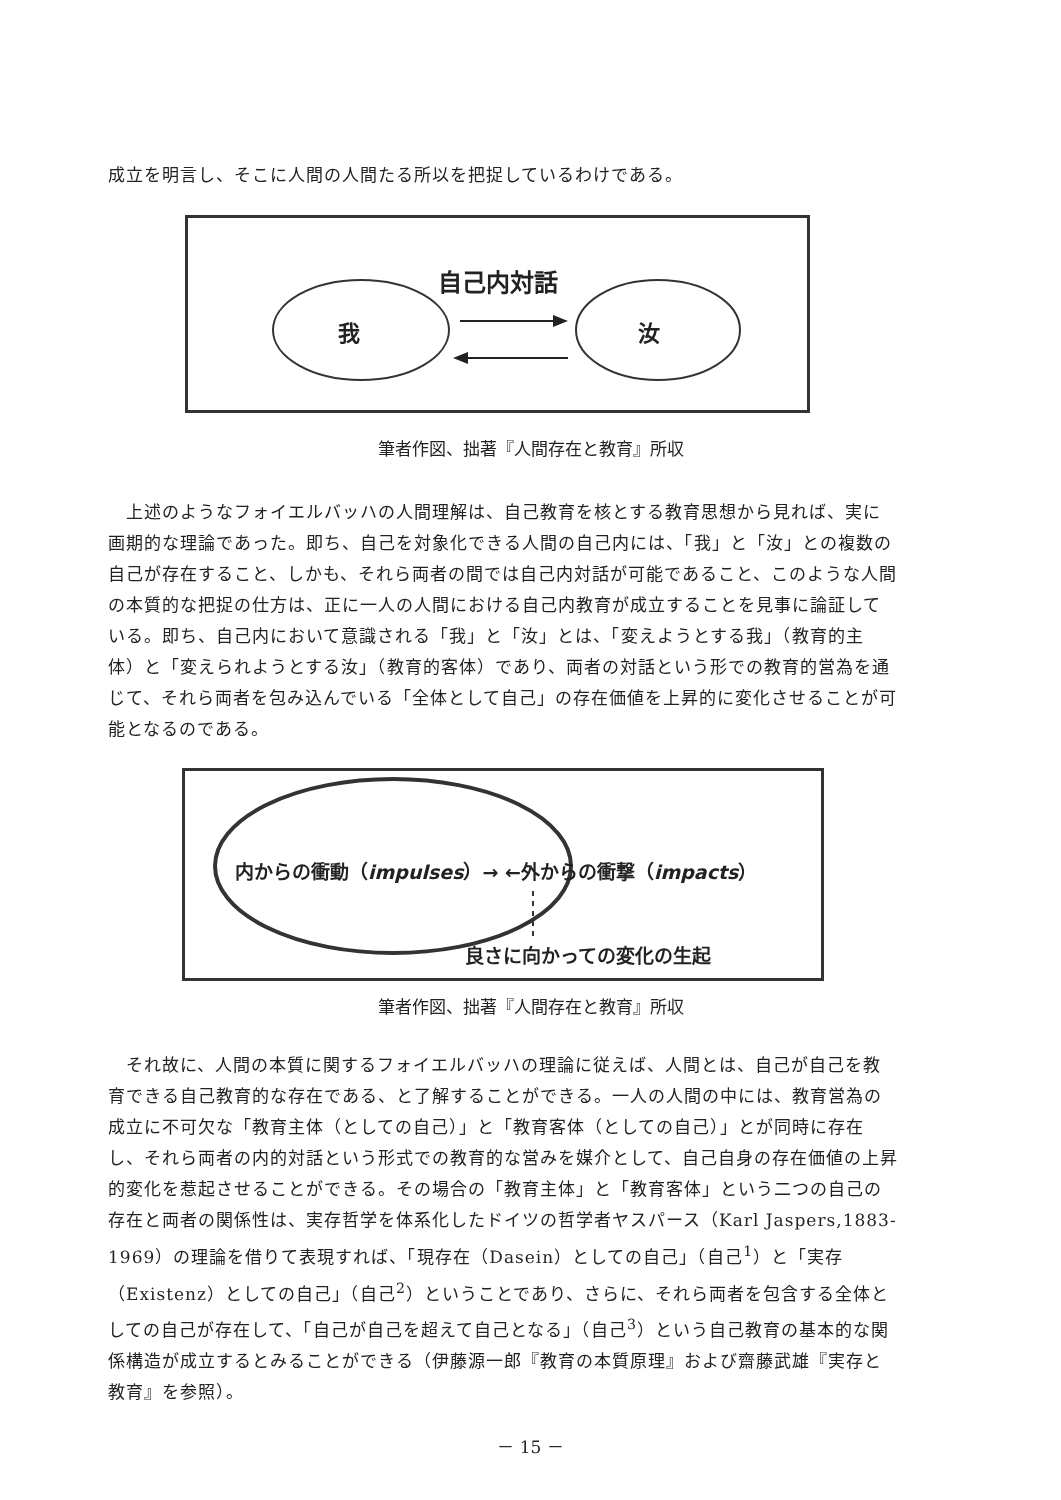成立を明言し、そこに人間の人間たる所以を把捉しているわけである。
自己内対話
我 汝
筆者作図、拙著『人間存在と教育』所収
　上述のようなフォイエルバッハの人間理解は、自己教育を核とする教育思想から見れば、実に画期的な理論であった。即ち、自己を対象化できる人間の自己内には、「我」と「汝」との複数の自己が存在すること、しかも、それら両者の間では自己内対話が可能であること、このような人間の本質的な把捉の仕方は、正に一人の人間における自己内教育が成立することを見事に論証している。即ち、自己内において意識される「我」と「汝」とは、「変えようとする我」（教育的主体）と「変えられようとする汝」（教育的客体）であり、両者の対話という形での教育的営為を通じて、それら両者を包み込んでいる「全体として自己」の存在価値を上昇的に変化させることが可能となるのである。
内からの衝動（impulses）→ ←外からの衝撃（impacts）
良さに向かっての変化の生起
筆者作図、拙著『人間存在と教育』所収
　それ故に、人間の本質に関するフォイエルバッハの理論に従えば、人間とは、自己が自己を教育できる自己教育的な存在である、と了解することができる。一人の人間の中には、教育営為の成立に不可欠な「教育主体（としての自己）」と「教育客体（としての自己）」とが同時に存在し、それら両者の内的対話という形式での教育的な営みを媒介として、自己自身の存在価値の上昇的変化を惹起させることができる。その場合の「教育主体」と「教育客体」という二つの自己の存在と両者の関係性は、実存哲学を体系化したドイツの哲学者ヤスパース（Karl Jaspers,1883-1969）の理論を借りて表現すれば、「現存在（Dasein）としての自己」（自己<sup>1</sup>）と「実存（Existenz）としての自己」（自己<sup>2</sup>）ということであり、さらに、それら両者を包含する全体としての自己が存在して、「自己が自己を超えて自己となる」（自己<sup>3</sup>）という自己教育の基本的な関係構造が成立するとみることができる（伊藤源一郎『教育の本質原理』および齋藤武雄『実存と教育』を参照）。
－ 15 －